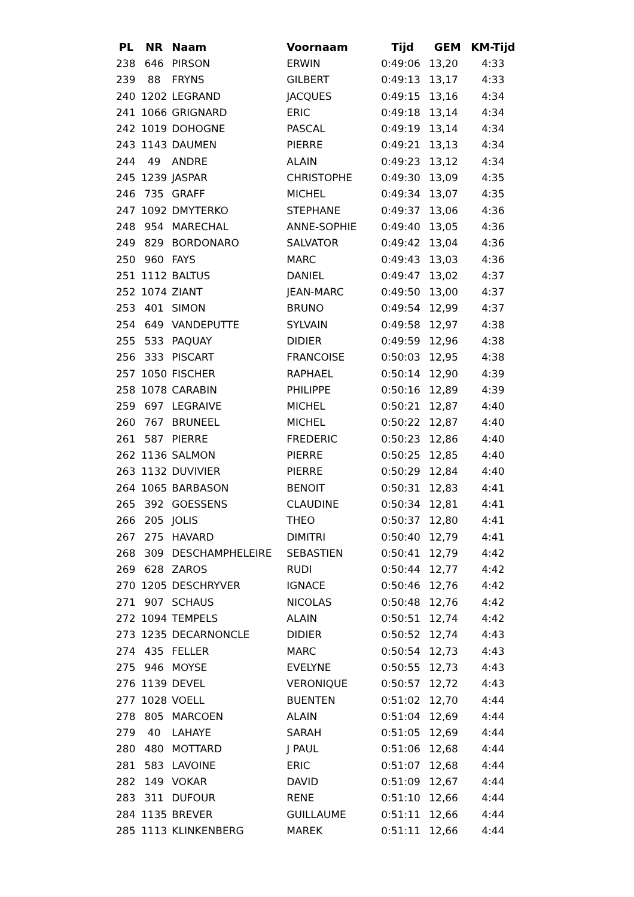| PL | NR | Naam | Voornaam | Tijd | GEM | KM-Tijd |
| --- | --- | --- | --- | --- | --- | --- |
| 238 | 646 | PIRSON | ERWIN | 0:49:06 | 13,20 | 4:33 |
| 239 | 88 | FRYNS | GILBERT | 0:49:13 | 13,17 | 4:33 |
| 240 | 1202 | LEGRAND | JACQUES | 0:49:15 | 13,16 | 4:34 |
| 241 | 1066 | GRIGNARD | ERIC | 0:49:18 | 13,14 | 4:34 |
| 242 | 1019 | DOHOGNE | PASCAL | 0:49:19 | 13,14 | 4:34 |
| 243 | 1143 | DAUMEN | PIERRE | 0:49:21 | 13,13 | 4:34 |
| 244 | 49 | ANDRE | ALAIN | 0:49:23 | 13,12 | 4:34 |
| 245 | 1239 | JASPAR | CHRISTOPHE | 0:49:30 | 13,09 | 4:35 |
| 246 | 735 | GRAFF | MICHEL | 0:49:34 | 13,07 | 4:35 |
| 247 | 1092 | DMYTERKO | STEPHANE | 0:49:37 | 13,06 | 4:36 |
| 248 | 954 | MARECHAL | ANNE-SOPHIE | 0:49:40 | 13,05 | 4:36 |
| 249 | 829 | BORDONARO | SALVATOR | 0:49:42 | 13,04 | 4:36 |
| 250 | 960 | FAYS | MARC | 0:49:43 | 13,03 | 4:36 |
| 251 | 1112 | BALTUS | DANIEL | 0:49:47 | 13,02 | 4:37 |
| 252 | 1074 | ZIANT | JEAN-MARC | 0:49:50 | 13,00 | 4:37 |
| 253 | 401 | SIMON | BRUNO | 0:49:54 | 12,99 | 4:37 |
| 254 | 649 | VANDEPUTTE | SYLVAIN | 0:49:58 | 12,97 | 4:38 |
| 255 | 533 | PAQUAY | DIDIER | 0:49:59 | 12,96 | 4:38 |
| 256 | 333 | PISCART | FRANCOISE | 0:50:03 | 12,95 | 4:38 |
| 257 | 1050 | FISCHER | RAPHAEL | 0:50:14 | 12,90 | 4:39 |
| 258 | 1078 | CARABIN | PHILIPPE | 0:50:16 | 12,89 | 4:39 |
| 259 | 697 | LEGRAIVE | MICHEL | 0:50:21 | 12,87 | 4:40 |
| 260 | 767 | BRUNEEL | MICHEL | 0:50:22 | 12,87 | 4:40 |
| 261 | 587 | PIERRE | FREDERIC | 0:50:23 | 12,86 | 4:40 |
| 262 | 1136 | SALMON | PIERRE | 0:50:25 | 12,85 | 4:40 |
| 263 | 1132 | DUVIVIER | PIERRE | 0:50:29 | 12,84 | 4:40 |
| 264 | 1065 | BARBASON | BENOIT | 0:50:31 | 12,83 | 4:41 |
| 265 | 392 | GOESSENS | CLAUDINE | 0:50:34 | 12,81 | 4:41 |
| 266 | 205 | JOLIS | THEO | 0:50:37 | 12,80 | 4:41 |
| 267 | 275 | HAVARD | DIMITRI | 0:50:40 | 12,79 | 4:41 |
| 268 | 309 | DESCHAMPHELEIRE | SEBASTIEN | 0:50:41 | 12,79 | 4:42 |
| 269 | 628 | ZAROS | RUDI | 0:50:44 | 12,77 | 4:42 |
| 270 | 1205 | DESCHRYVER | IGNACE | 0:50:46 | 12,76 | 4:42 |
| 271 | 907 | SCHAUS | NICOLAS | 0:50:48 | 12,76 | 4:42 |
| 272 | 1094 | TEMPELS | ALAIN | 0:50:51 | 12,74 | 4:42 |
| 273 | 1235 | DECARNONCLE | DIDIER | 0:50:52 | 12,74 | 4:43 |
| 274 | 435 | FELLER | MARC | 0:50:54 | 12,73 | 4:43 |
| 275 | 946 | MOYSE | EVELYNE | 0:50:55 | 12,73 | 4:43 |
| 276 | 1139 | DEVEL | VERONIQUE | 0:50:57 | 12,72 | 4:43 |
| 277 | 1028 | VOELL | BUENTEN | 0:51:02 | 12,70 | 4:44 |
| 278 | 805 | MARCOEN | ALAIN | 0:51:04 | 12,69 | 4:44 |
| 279 | 40 | LAHAYE | SARAH | 0:51:05 | 12,69 | 4:44 |
| 280 | 480 | MOTTARD | J PAUL | 0:51:06 | 12,68 | 4:44 |
| 281 | 583 | LAVOINE | ERIC | 0:51:07 | 12,68 | 4:44 |
| 282 | 149 | VOKAR | DAVID | 0:51:09 | 12,67 | 4:44 |
| 283 | 311 | DUFOUR | RENE | 0:51:10 | 12,66 | 4:44 |
| 284 | 1135 | BREVER | GUILLAUME | 0:51:11 | 12,66 | 4:44 |
| 285 | 1113 | KLINKENBERG | MAREK | 0:51:11 | 12,66 | 4:44 |